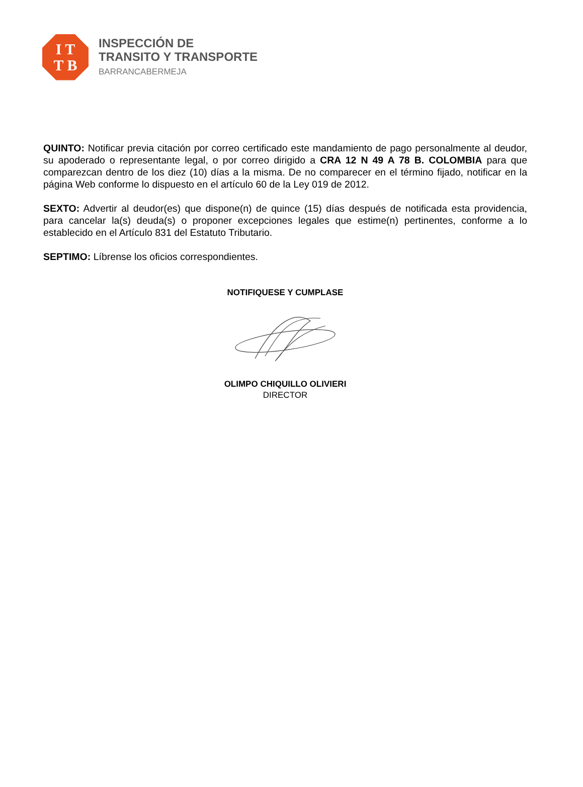I T
T B
INSPECCIÓN DE
TRANSITO Y TRANSPORTE
BARRANCABERMEJA
QUINTO: Notificar previa citación por correo certificado este mandamiento de pago personalmente al deudor, su apoderado o representante legal, o por correo dirigido a CRA 12 N 49 A 78 B. COLOMBIA para que comparezcan dentro de los diez (10) días a la misma. De no comparecer en el término fijado, notificar en la página Web conforme lo dispuesto en el artículo 60 de la Ley 019 de 2012.
SEXTO: Advertir al deudor(es) que dispone(n) de quince (15) días después de notificada esta providencia, para cancelar la(s) deuda(s) o proponer excepciones legales que estime(n) pertinentes, conforme a lo establecido en el Artículo 831 del Estatuto Tributario.
SEPTIMO: Líbrense los oficios correspondientes.
NOTIFIQUESE Y CUMPLASE
OLIMPO CHIQUILLO OLIVIERI
DIRECTOR